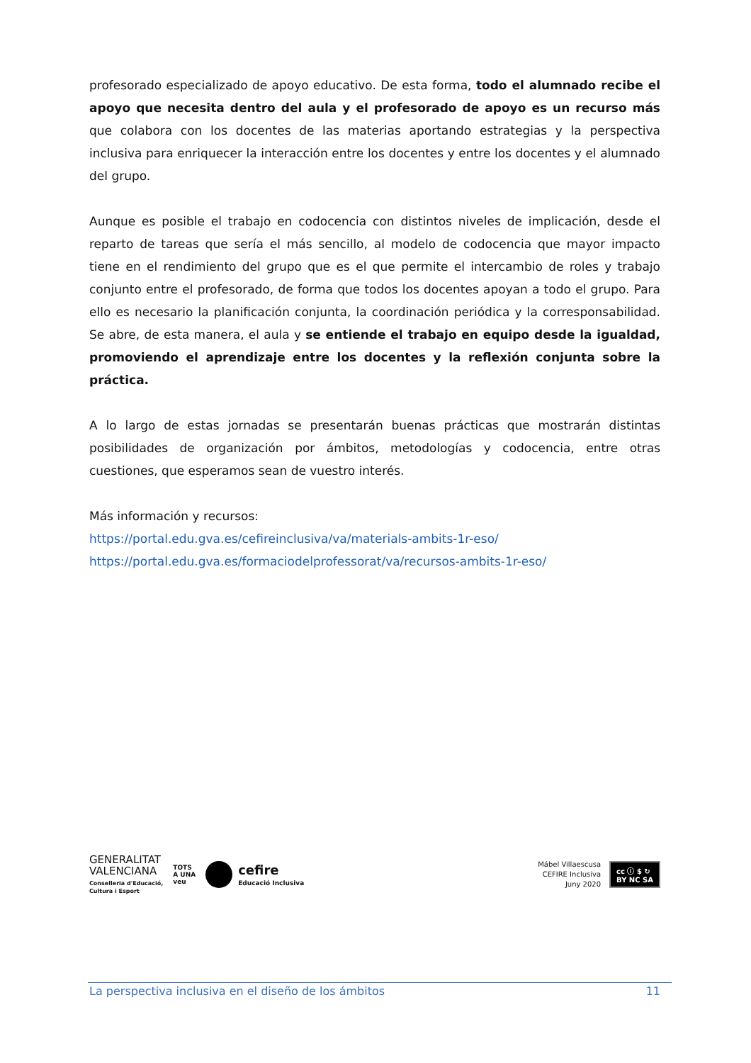profesorado especializado de apoyo educativo. De esta forma, todo el alumnado recibe el apoyo que necesita dentro del aula y el profesorado de apoyo es un recurso más que colabora con los docentes de las materias aportando estrategias y la perspectiva inclusiva para enriquecer la interacción entre los docentes y entre los docentes y el alumnado del grupo.
Aunque es posible el trabajo en codocencia con distintos niveles de implicación, desde el reparto de tareas que sería el más sencillo, al modelo de codocencia que mayor impacto tiene en el rendimiento del grupo que es el que permite el intercambio de roles y trabajo conjunto entre el profesorado, de forma que todos los docentes apoyan a todo el grupo. Para ello es necesario la planificación conjunta, la coordinación periódica y la corresponsabilidad. Se abre, de esta manera, el aula y se entiende el trabajo en equipo desde la igualdad, promoviendo el aprendizaje entre los docentes y la reflexión conjunta sobre la práctica.
A lo largo de estas jornadas se presentarán buenas prácticas que mostrarán distintas posibilidades de organización por ámbitos, metodologías y codocencia, entre otras cuestiones, que esperamos sean de vuestro interés.
Más información y recursos:
https://portal.edu.gva.es/cefireinclusiva/va/materials-ambits-1r-eso/
https://portal.edu.gva.es/formaciodelprofessorat/va/recursos-ambits-1r-eso/
GENERALITAT
VALENCIANA
Conselleria d'Educació,
Cultura i Esport
TOTS
A UNA
veu
cefire
Educació Inclusiva
Mábel Villaescusa
CEFIRE Inclusiva
Juny 2020
cc ⓘ $ ↻
BY NC SA
La perspectiva inclusiva en el diseño de los ámbitos 11